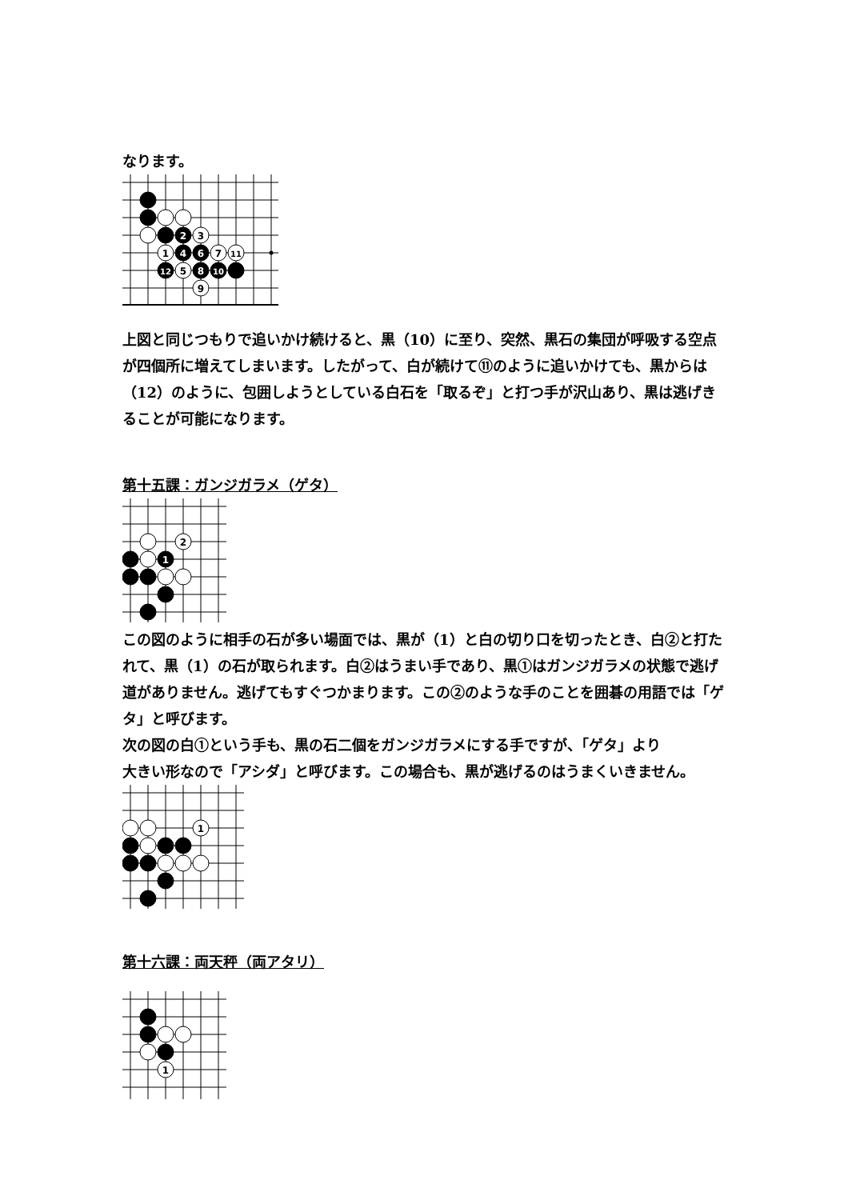なります。
2
3
1
4
6
7
11
12
5
8
10
9
上図と同じつもりで追いかけ続けると、黒（10）に至り、突然、黒石の集団が呼吸する空点が四個所に増えてしまいます。したがって、白が続けて⑪のように追いかけても、黒からは（12）のように、包囲しようとしている白石を「取るぞ」と打つ手が沢山あり、黒は逃げきることが可能になります。
第十五課：ガンジガラメ（ゲタ）
2
1
この図のように相手の石が多い場面では、黒が（1）と白の切り口を切ったとき、白②と打たれて、黒（1）の石が取られます。白②はうまい手であり、黒①はガンジガラメの状態で逃げ道がありません。逃げてもすぐつかまります。この②のような手のことを囲碁の用語では「ゲタ」と呼びます。
次の図の白①という手も、黒の石二個をガンジガラメにする手ですが、「ゲタ」より
大きい形なので「アシダ」と呼びます。この場合も、黒が逃げるのはうまくいきません。
1
第十六課：両天秤（両アタリ）
1